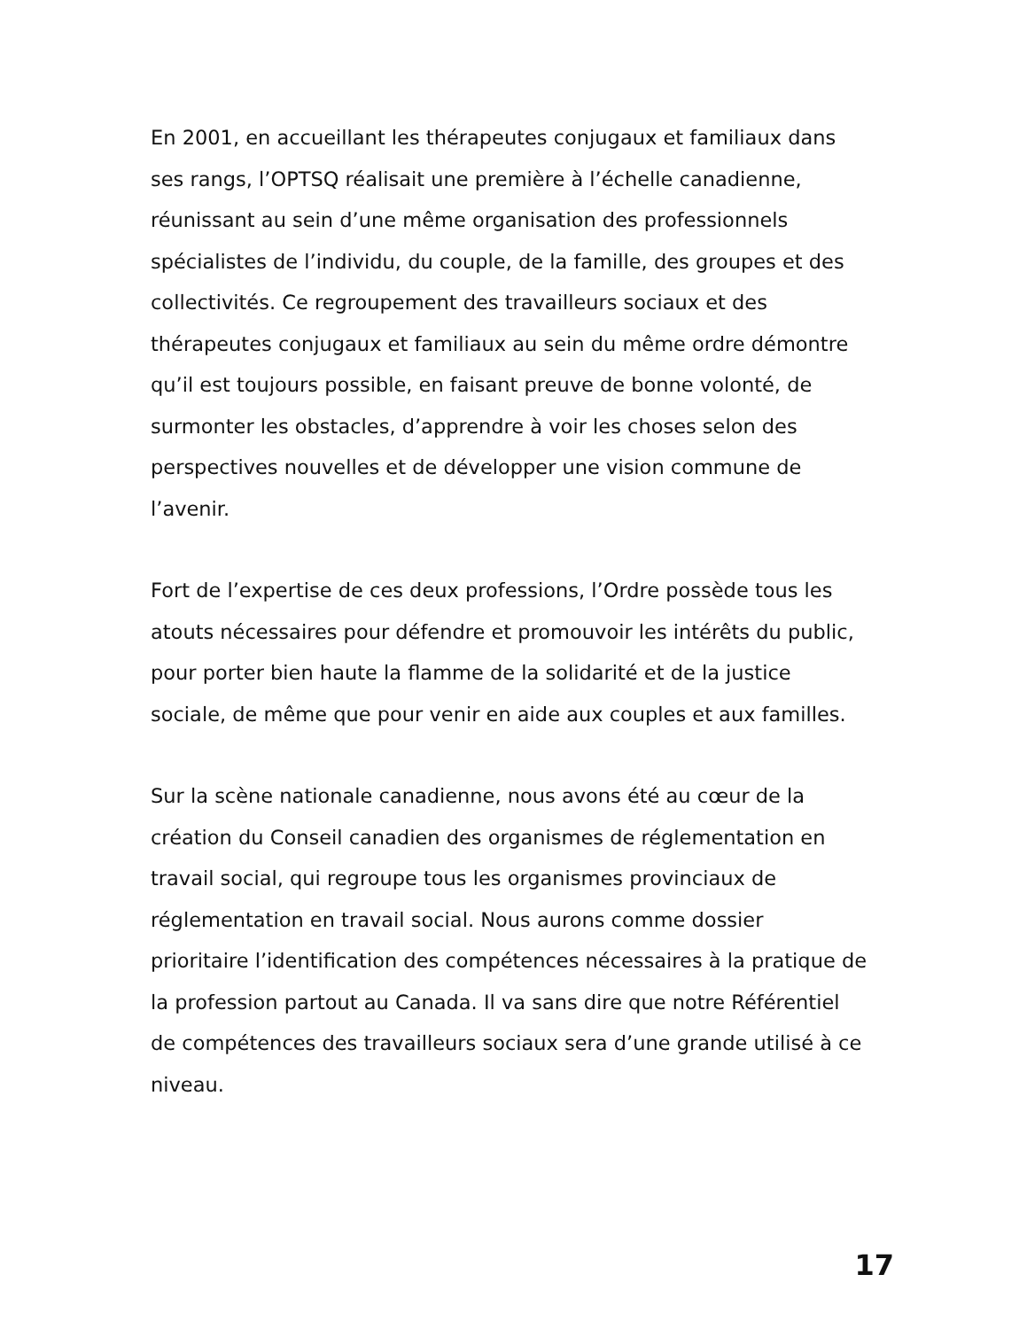En 2001, en accueillant les thérapeutes conjugaux et familiaux dans ses rangs, l’OPTSQ réalisait une première à l’échelle canadienne, réunissant au sein d’une même organisation des professionnels spécialistes de l’individu, du couple, de la famille, des groupes et des collectivités. Ce regroupement des travailleurs sociaux et des thérapeutes conjugaux et familiaux au sein du même ordre démontre qu’il est toujours possible, en faisant preuve de bonne volonté, de surmonter les obstacles, d’apprendre à voir les choses selon des perspectives nouvelles et de développer une vision commune de l’avenir.
Fort de l’expertise de ces deux professions, l’Ordre possède tous les atouts nécessaires pour défendre et promouvoir les intérêts du public, pour porter bien haute la flamme de la solidarité et de la justice sociale, de même que pour venir en aide aux couples et aux familles.
Sur la scène nationale canadienne, nous avons été au cœur de la création du Conseil canadien des organismes de réglementation en travail social, qui regroupe tous les organismes provinciaux de réglementation en travail social. Nous aurons comme dossier prioritaire l’identification des compétences nécessaires à la pratique de la profession partout au Canada. Il va sans dire que notre Référentiel de compétences des travailleurs sociaux sera d’une grande utilisé à ce niveau.
17